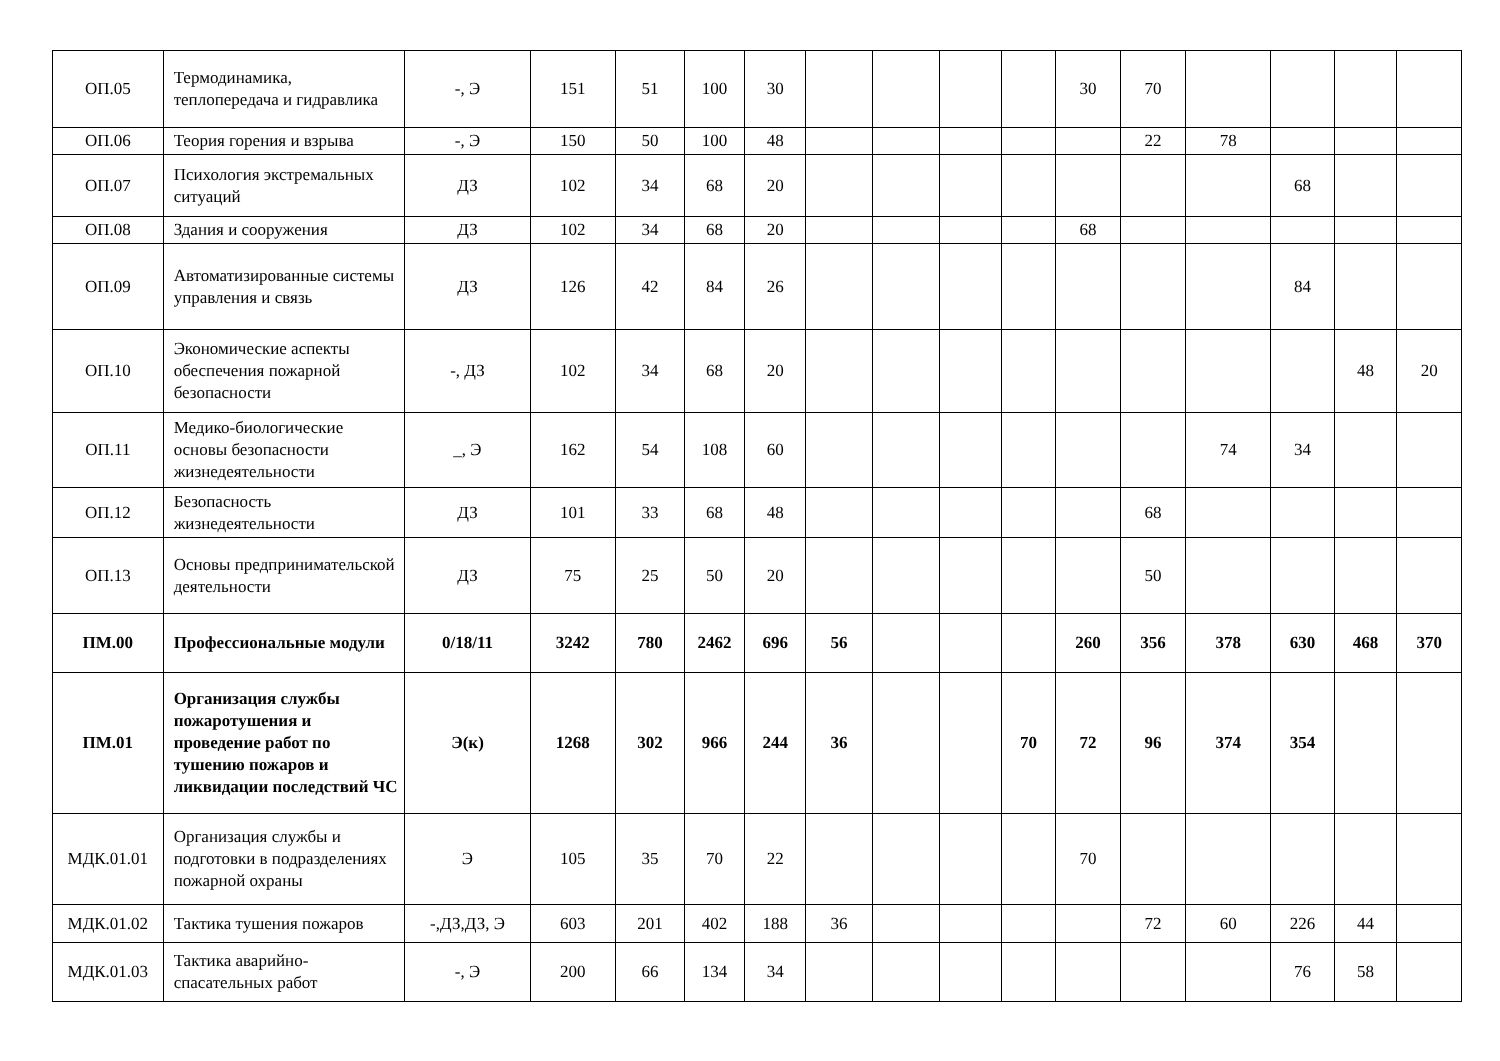| ОП.05 | Термодинамика, теплопередача и гидравлика | -, Э | 151 | 51 | 100 | 30 | | | | | 30 | 70 | | | | |
| ОП.06 | Теория горения и взрыва | -, Э | 150 | 50 | 100 | 48 | | | | | | 22 | 78 | | | |
| ОП.07 | Психология экстремальных ситуаций | ДЗ | 102 | 34 | 68 | 20 | | | | | | | | 68 | | |
| ОП.08 | Здания и сооружения | ДЗ | 102 | 34 | 68 | 20 | | | | | 68 | | | | | |
| ОП.09 | Автоматизированные системы управления и связь | ДЗ | 126 | 42 | 84 | 26 | | | | | | | | 84 | | |
| ОП.10 | Экономические аспекты обеспечения пожарной безопасности | -, ДЗ | 102 | 34 | 68 | 20 | | | | | | | | | 48 | 20 |
| ОП.11 | Медико-биологические основы безопасности жизнедеятельности | _, Э | 162 | 54 | 108 | 60 | | | | | | | 74 | 34 | | |
| ОП.12 | Безопасность жизнедеятельности | ДЗ | 101 | 33 | 68 | 48 | | | | | | 68 | | | | |
| ОП.13 | Основы предпринимательской деятельности | ДЗ | 75 | 25 | 50 | 20 | | | | | | 50 | | | | |
| ПМ.00 | Профессиональные модули | 0/18/11 | 3242 | 780 | 2462 | 696 | 56 | | | | 260 | 356 | 378 | 630 | 468 | 370 |
| ПМ.01 | Организация службы пожаротушения и проведение работ по тушению пожаров и ликвидации последствий ЧС | Э(к) | 1268 | 302 | 966 | 244 | 36 | | | 70 | 72 | 96 | 374 | 354 | | |
| МДК.01.01 | Организация службы и подготовки в подразделениях пожарной охраны | Э | 105 | 35 | 70 | 22 | | | | | 70 | | | | | |
| МДК.01.02 | Тактика тушения пожаров | -,ДЗ,ДЗ, Э | 603 | 201 | 402 | 188 | 36 | | | | | 72 | 60 | 226 | 44 | |
| МДК.01.03 | Тактика аварийно-спасательных работ | -, Э | 200 | 66 | 134 | 34 | | | | | | | | 76 | 58 | |